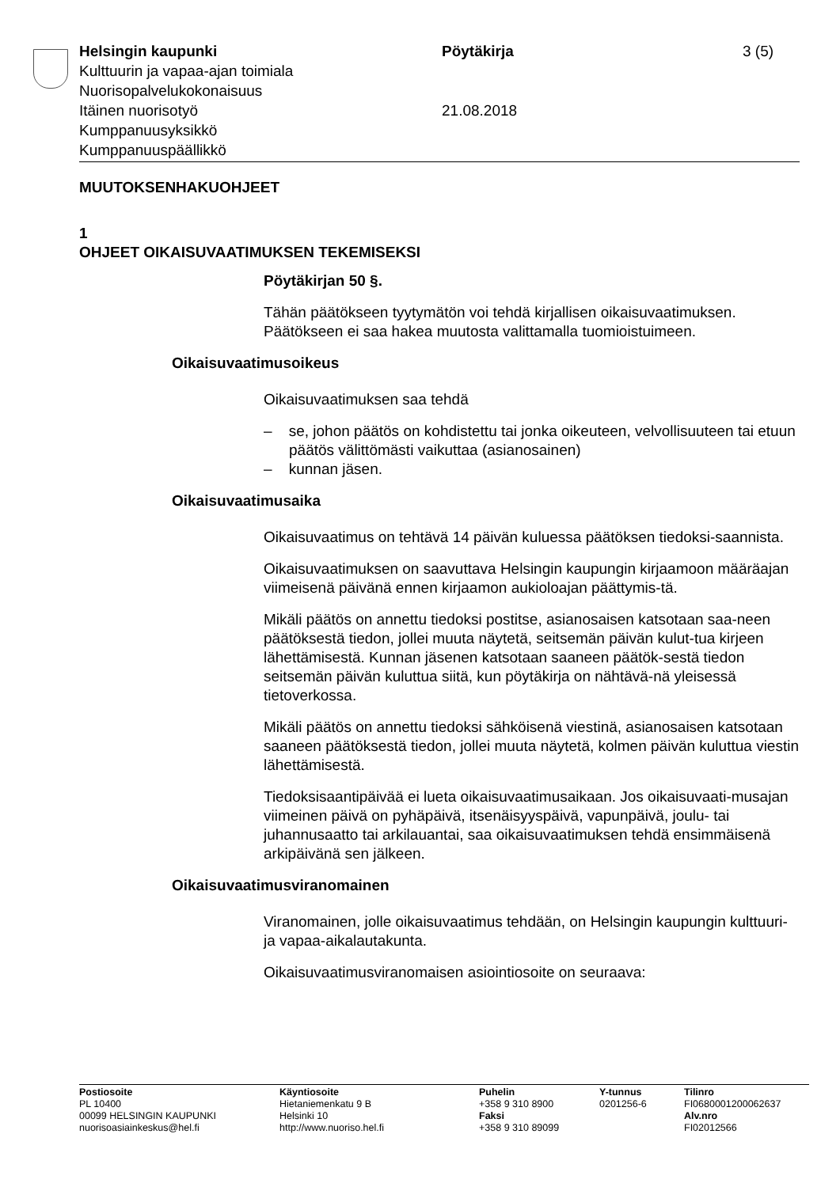Helsingin kaupunki Pöytäkirja 3 (5)
Kulttuurin ja vapaa-ajan toimiala
Nuorisopalvelukokonaisuus
Itäinen nuorisotyö 21.08.2018
Kumppanuusyksikkö
Kumppanuuspäällikkö
MUUTOKSENHAKUOHJEET
1
OHJEET OIKAISUVAATIMUKSEN TEKEMISEKSI
Pöytäkirjan 50 §.
Tähän päätökseen tyytymätön voi tehdä kirjallisen oikaisuvaatimuksen. Päätökseen ei saa hakea muutosta valittamalla tuomioistuimeen.
Oikaisuvaatimusoikeus
Oikaisuvaatimuksen saa tehdä
– se, johon päätös on kohdistettu tai jonka oikeuteen, velvollisuuteen tai etuun päätös välittömästi vaikuttaa (asianosainen)
– kunnan jäsen.
Oikaisuvaatimusaika
Oikaisuvaatimus on tehtävä 14 päivän kuluessa päätöksen tiedoksi-saannista.
Oikaisuvaatimuksen on saavuttava Helsingin kaupungin kirjaamoon määräajan viimeisenä päivänä ennen kirjaamon aukioloajan päättymis-tä.
Mikäli päätös on annettu tiedoksi postitse, asianosaisen katsotaan saa-neen päätöksestä tiedon, jollei muuta näytetä, seitsemän päivän kulut-tua kirjeen lähettämisestä. Kunnan jäsenen katsotaan saaneen päätök-sestä tiedon seitsemän päivän kuluttua siitä, kun pöytäkirja on nähtävä-nä yleisessä tietoverkossa.
Mikäli päätös on annettu tiedoksi sähköisenä viestinä, asianosaisen katsotaan saaneen päätöksestä tiedon, jollei muuta näytetä, kolmen päivän kuluttua viestin lähettämisestä.
Tiedoksisaantipäivää ei lueta oikaisuvaatimusaikaan. Jos oikaisuvaati-musajan viimeinen päivä on pyhäpäivä, itsenäisyyspäivä, vapunpäivä, joulu- tai juhannusaatto tai arkilauantai, saa oikaisuvaatimuksen tehdä ensimmäisenä arkipäivänä sen jälkeen.
Oikaisuvaatimusviranomainen
Viranomainen, jolle oikaisuvaatimus tehdään, on Helsingin kaupungin kulttuuri- ja vapaa-aikalautakunta.
Oikaisuvaatimusviranomaisen asiointiosoite on seuraava:
Postiosoite
PL 10400
00099 HELSINGIN KAUPUNKI
nuorisoasiainkeskus@hel.fi
Käyntiosoite
Hietaniemenkatu 9 B
Helsinki 10
http://www.nuoriso.hel.fi
Puhelin
+358 9 310 8900
Faksi
+358 9 310 89099
Y-tunnus
0201256-6
Tilinro
FI0680001200062637
Alv.nro
FI02012566